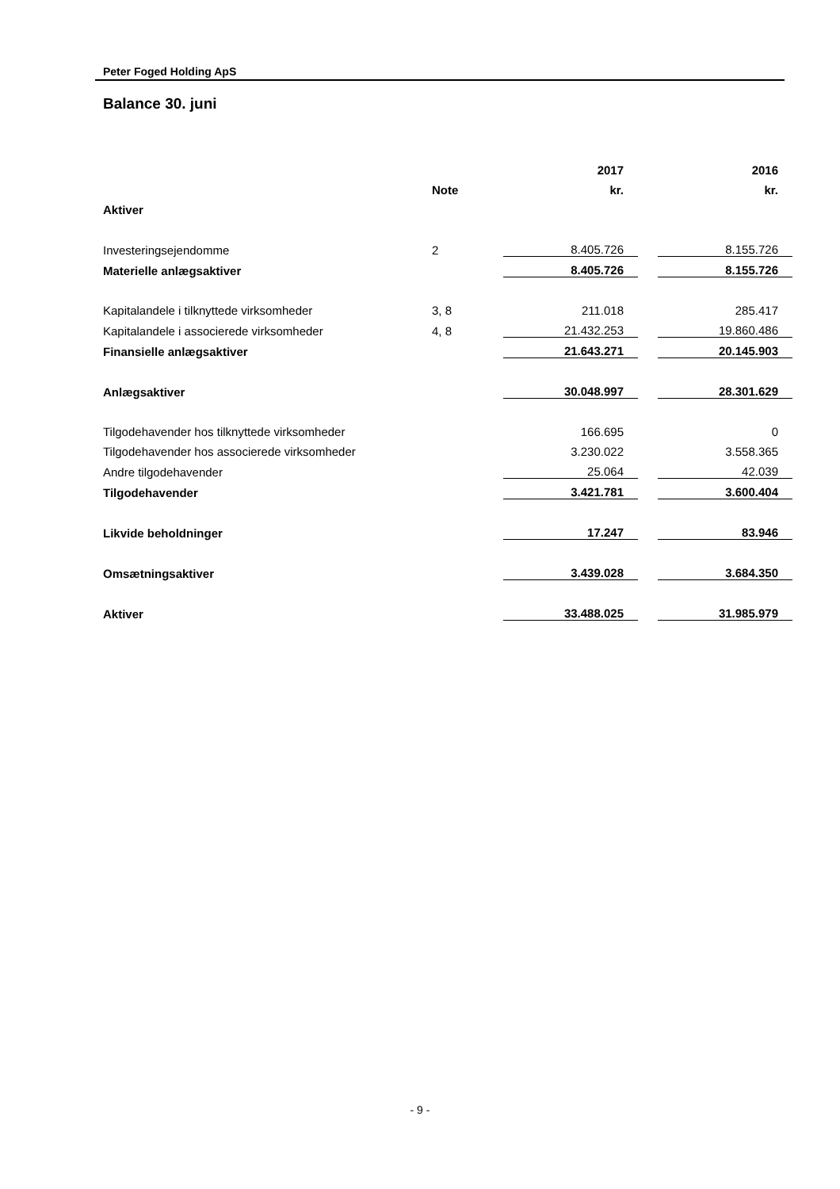Peter Foged Holding ApS
Balance 30. juni
| | | 2017 | | 2016 |
| | Note | kr. | | kr. |
| Aktiver | | | | |
| Investeringsejendomme | 2 | 8.405.726 | | 8.155.726 |
| Materielle anlægsaktiver | | 8.405.726 | | 8.155.726 |
| Kapitalandele i tilknyttede virksomheder | 3, 8 | 211.018 | | 285.417 |
| Kapitalandele i associerede virksomheder | 4, 8 | 21.432.253 | | 19.860.486 |
| Finansielle anlægsaktiver | | 21.643.271 | | 20.145.903 |
| Anlægsaktiver | | 30.048.997 | | 28.301.629 |
| Tilgodehavender hos tilknyttede virksomheder | | 166.695 | | 0 |
| Tilgodehavender hos associerede virksomheder | | 3.230.022 | | 3.558.365 |
| Andre tilgodehavender | | 25.064 | | 42.039 |
| Tilgodehavender | | 3.421.781 | | 3.600.404 |
| Likvide beholdninger | | 17.247 | | 83.946 |
| Omsætningsaktiver | | 3.439.028 | | 3.684.350 |
| Aktiver | | 33.488.025 | | 31.985.979 |
- 9 -